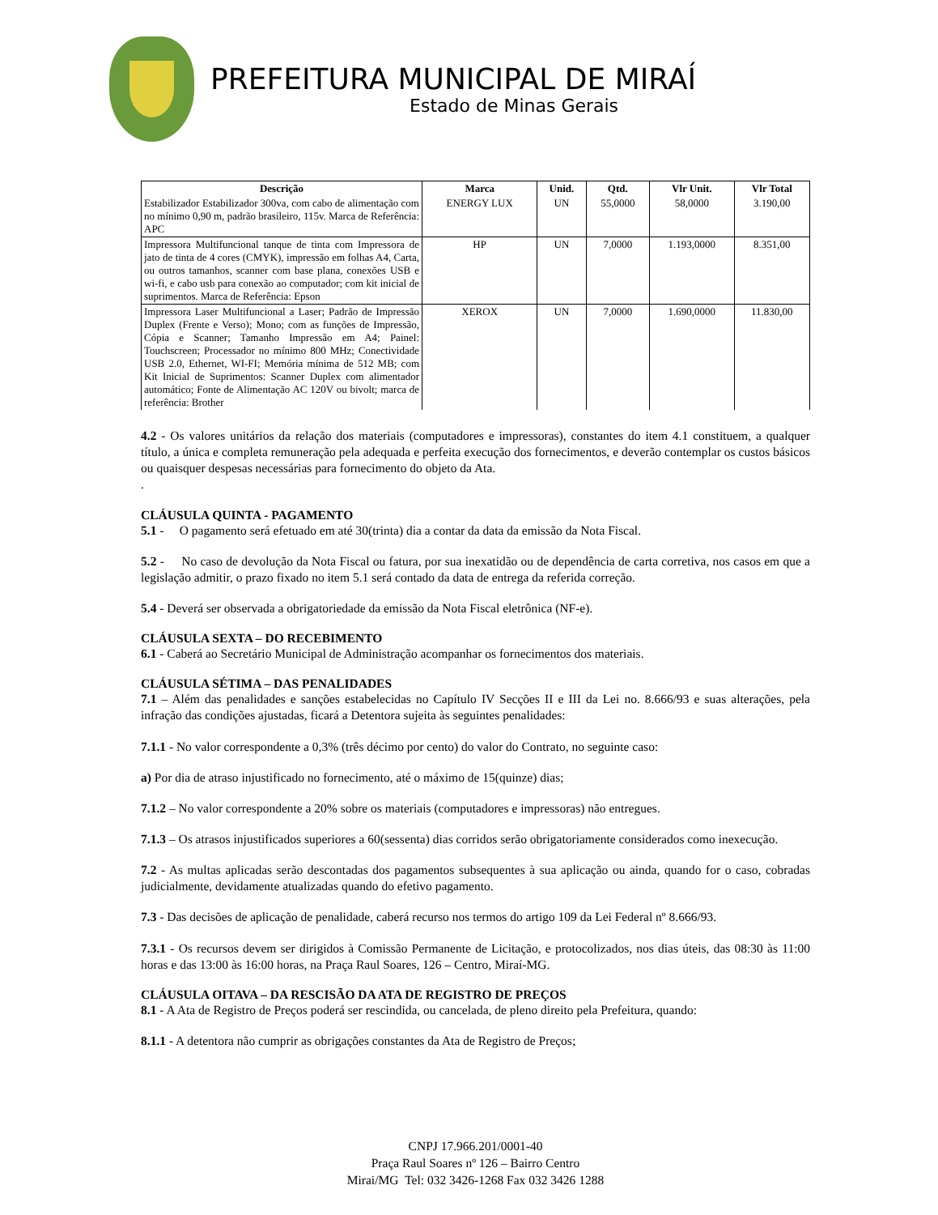PREFEITURA MUNICIPAL DE MIRAÍ
Estado de Minas Gerais
| Descrição | Marca | Unid. | Qtd. | Vlr Unit. | Vlr Total |
| --- | --- | --- | --- | --- | --- |
| Estabilizador Estabilizador 300va, com cabo de alimentação com no mínimo 0,90 m, padrão brasileiro, 115v. Marca de Referência: APC | ENERGY LUX | UN | 55,0000 | 58,0000 | 3.190,00 |
| Impressora Multifuncional tanque de tinta com Impressora de jato de tinta de 4 cores (CMYK), impressão em folhas A4, Carta, ou outros tamanhos, scanner com base plana, conexões USB e wi-fi, e cabo usb para conexão ao computador; com kit inicial de suprimentos. Marca de Referência: Epson | HP | UN | 7,0000 | 1.193,0000 | 8.351,00 |
| Impressora Laser Multifuncional a Laser; Padrão de Impressão Duplex (Frente e Verso); Mono; com as funções de Impressão, Cópia e Scanner; Tamanho Impressão em A4; Painel: Touchscreen; Processador no mínimo 800 MHz; Conectividade USB 2.0, Ethernet, WI-FI; Memória mínima de 512 MB; com Kit Inicial de Suprimentos: Scanner Duplex com alimentador automático; Fonte de Alimentação AC 120V ou bivolt; marca de referência: Brother | XEROX | UN | 7,0000 | 1.690,0000 | 11.830,00 |
4.2 - Os valores unitários da relação dos materiais (computadores e impressoras), constantes do item 4.1 constituem, a qualquer título, a única e completa remuneração pela adequada e perfeita execução dos fornecimentos, e deverão contemplar os custos básicos ou quaisquer despesas necessárias para fornecimento do objeto da Ata.
.
CLÁUSULA QUINTA - PAGAMENTO
5.1 - O pagamento será efetuado em até 30(trinta) dia a contar da data da emissão da Nota Fiscal.
5.2 - No caso de devolução da Nota Fiscal ou fatura, por sua inexatidão ou de dependência de carta corretiva, nos casos em que a legislação admitir, o prazo fixado no item 5.1 será contado da data de entrega da referida correção.
5.4 - Deverá ser observada a obrigatoriedade da emissão da Nota Fiscal eletrônica (NF-e).
CLÁUSULA SEXTA – DO RECEBIMENTO
6.1 - Caberá ao Secretário Municipal de Administração acompanhar os fornecimentos dos materiais.
CLÁUSULA SÉTIMA – DAS PENALIDADES
7.1 – Além das penalidades e sanções estabelecidas no Capítulo IV Secções II e III da Lei no. 8.666/93 e suas alterações, pela infração das condições ajustadas, ficará a Detentora sujeita às seguintes penalidades:
7.1.1 - No valor correspondente a 0,3% (três décimo por cento) do valor do Contrato, no seguinte caso:
a) Por dia de atraso injustificado no fornecimento, até o máximo de 15(quinze) dias;
7.1.2 – No valor correspondente a 20% sobre os materiais (computadores e impressoras) não entregues.
7.1.3 – Os atrasos injustificados superiores a 60(sessenta) dias corridos serão obrigatoriamente considerados como inexecução.
7.2 - As multas aplicadas serão descontadas dos pagamentos subsequentes à sua aplicação ou ainda, quando for o caso, cobradas judicialmente, devidamente atualizadas quando do efetivo pagamento.
7.3 - Das decisões de aplicação de penalidade, caberá recurso nos termos do artigo 109 da Lei Federal nº 8.666/93.
7.3.1 - Os recursos devem ser dirigidos à Comissão Permanente de Licitação, e protocolizados, nos dias úteis, das 08:30 às 11:00 horas e das 13:00 às 16:00 horas, na Praça Raul Soares, 126 – Centro, Miraí-MG.
CLÁUSULA OITAVA – DA RESCISÃO DA ATA DE REGISTRO DE PREÇOS
8.1 - A Ata de Registro de Preços poderá ser rescindida, ou cancelada, de pleno direito pela Prefeitura, quando:
8.1.1 - A detentora não cumprir as obrigações constantes da Ata de Registro de Preços;
CNPJ 17.966.201/0001-40
Praça Raul Soares nº 126 – Bairro Centro
Mirai/MG Tel: 032 3426-1268 Fax 032 3426 1288